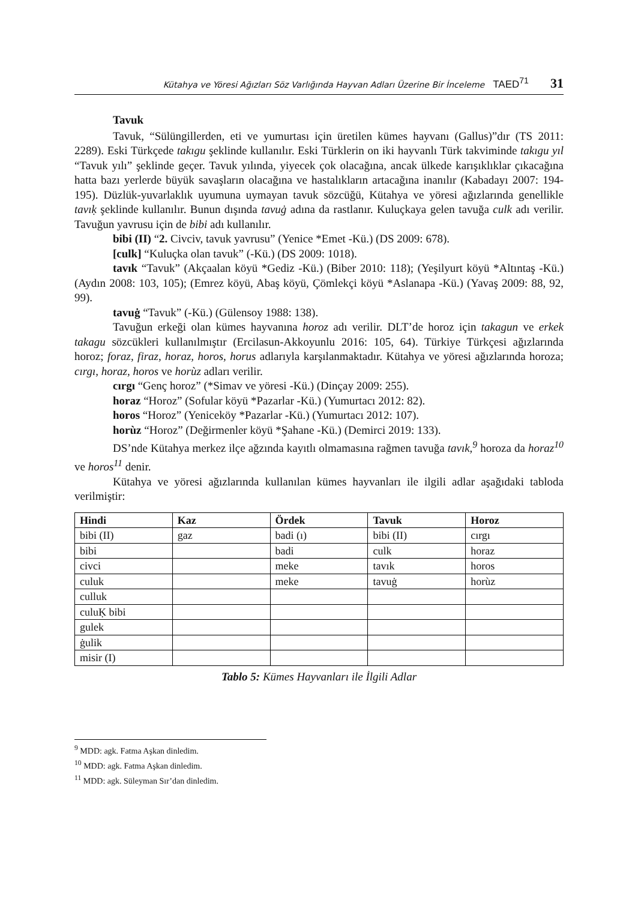Kütahya ve Yöresi Ağızları Söz Varlığında Hayvan Adları Üzerine Bir İnceleme TAED<sup>71</sup> 31
Tavuk
Tavuk, “Sülüngillerden, eti ve yumurtası için üretilen kümes hayvanı (Gallus)”dır (TS 2011: 2289). Eski Türkçede takıgu şeklinde kullanılır. Eski Türklerin on iki hayvanlı Türk takviminde takıgu yıl “Tavuk yılı” şeklinde geçer. Tavuk yılında, yiyecek çok olacağına, ancak ülkede karışıklıklar çıkacağına hatta bazı yerlerde büyük savaşların olacağına ve hastalıkların artacağına inanılır (Kabadayı 2007: 194-195). Düzlük-yuvarlaklık uyumuna uymayan tavuk sözcüğü, Kütahya ve yöresi ağızlarında genellikle tavıḳ şeklinde kullanılır. Bunun dışında tavuġ adına da rastlanır. Kuluçkaya gelen tavuğa culk adı verilir. Tavuğun yavrusu için de bibi adı kullanılır.
bibi (II) “2. Civciv, tavuk yavrusu” (Yenice *Emet -Kü.) (DS 2009: 678).
[culk] “Kuluçka olan tavuk” (-Kü.) (DS 2009: 1018).
tavık “Tavuk” (Akçaalan köyü *Gediz -Kü.) (Biber 2010: 118); (Yeşilyurt köyü *Altıntaş -Kü.) (Aydın 2008: 103, 105); (Emrez köyü, Abaş köyü, Çömlekçi köyü *Aslanapa -Kü.) (Yavaş 2009: 88, 92, 99).
tavuġ “Tavuk” (-Kü.) (Gülensoy 1988: 138).
Tavuğun erkeği olan kümes hayvanına horoz adı verilir. DLT’de horoz için takagun ve erkek takagu sözcükleri kullanılmıştır (Ercilasun-Akkoyunlu 2016: 105, 64). Türkiye Türkçesi ağızlarında horoz; foraz, firaz, horaz, horos, horus adlarıyla karşılanmaktadır. Kütahya ve yöresi ağızlarında horoza; cırgı, horaz, horos ve horùz adları verilir.
cırgı “Genç horoz” (*Simav ve yöresi -Kü.) (Dinçay 2009: 255).
horaz “Horoz” (Sofular köyü *Pazarlar -Kü.) (Yumurtacı 2012: 82).
horos “Horoz” (Yeniceköy *Pazarlar -Kü.) (Yumurtacı 2012: 107).
horùz “Horoz” (Değirmenler köyü *Şahane -Kü.) (Demirci 2019: 133).
DS’nde Kütahya merkez ilçe ağzında kayıtlı olmamasına rağmen tavuğa tavık,<sup>9</sup> horoza da horaz<sup>10</sup> ve horos<sup>11</sup> denir.
Kütahya ve yöresi ağızlarında kullanılan kümes hayvanları ile ilgili adlar aşağıdaki tabloda verilmiştir:
| Hindi | Kaz | Ördek | Tavuk | Horoz |
| --- | --- | --- | --- | --- |
| bibi (II) | gaz | badi (ı) | bibi (II) | cırgı |
| bibi | | badi | culk | horaz |
| civci | | meke | tavık | horos |
| culuk | | meke | tavuġ | horùz |
| culluk | | | | |
| culuḲ bibi | | | | |
| gulek | | | | |
| ġulik | | | | |
| misir (I) | | | | |
Tablo 5: Kümes Hayvanları ile İlgili Adlar
<sup>9</sup> MDD: agk. Fatma Aşkan dinledim.
<sup>10</sup> MDD: agk. Fatma Aşkan dinledim.
<sup>11</sup> MDD: agk. Süleyman Sır’dan dinledim.